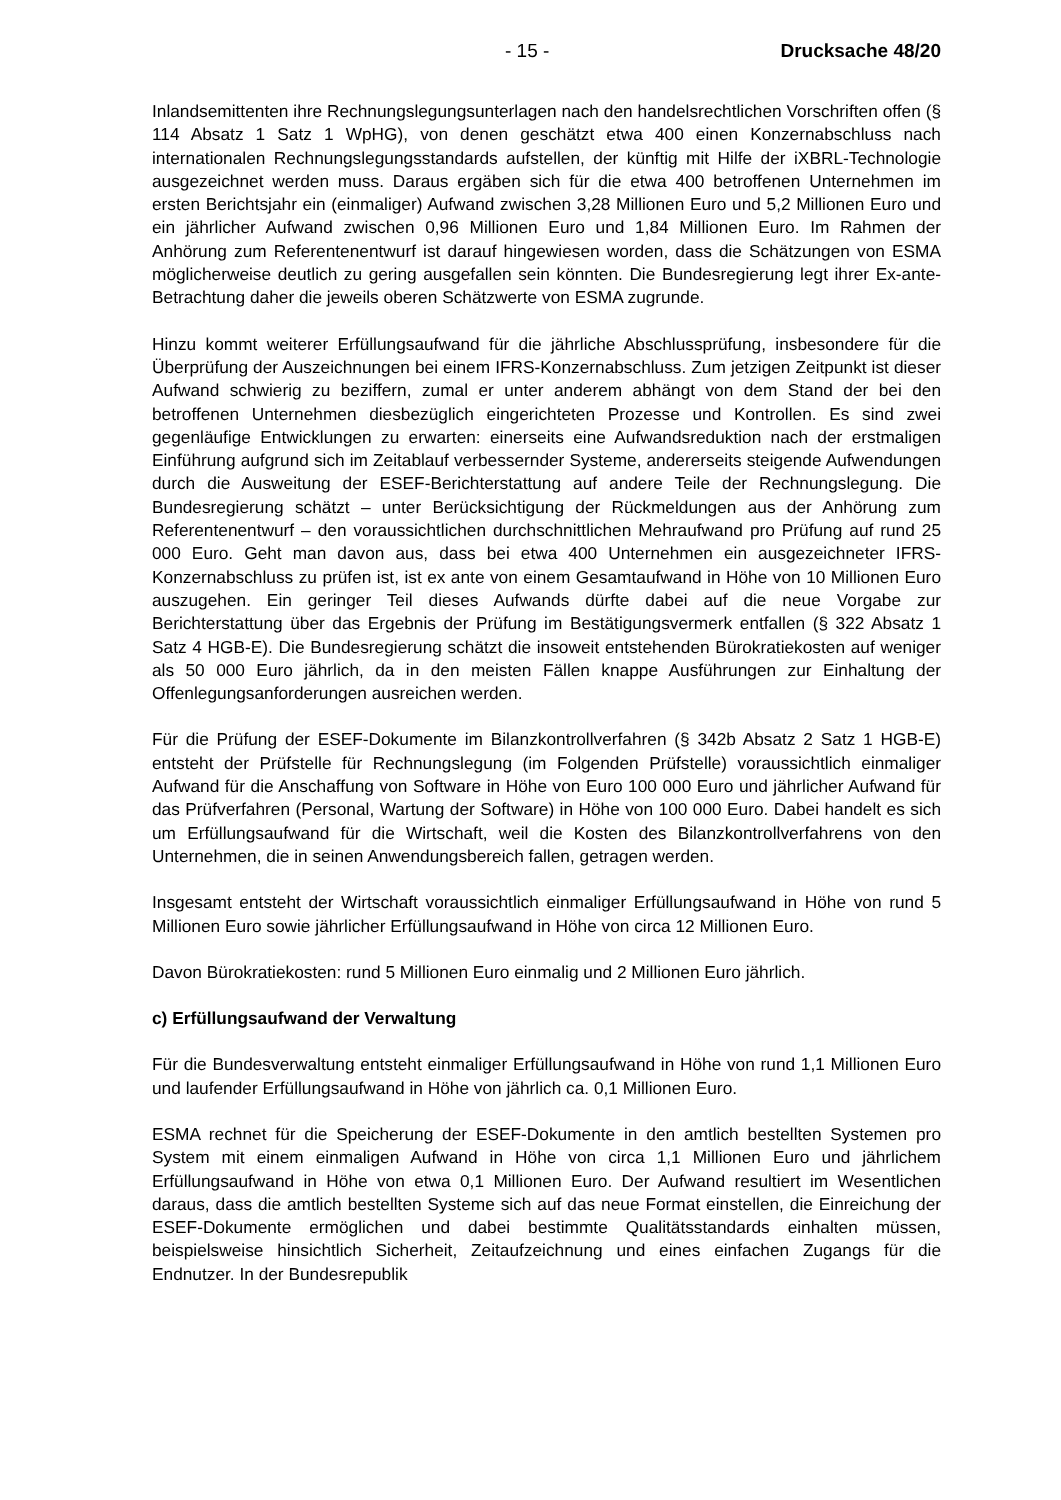- 15 - Drucksache 48/20
Inlandsemittenten ihre Rechnungslegungsunterlagen nach den handelsrechtlichen Vorschriften offen (§ 114 Absatz 1 Satz 1 WpHG), von denen geschätzt etwa 400 einen Konzernabschluss nach internationalen Rechnungslegungsstandards aufstellen, der künftig mit Hilfe der iXBRL-Technologie ausgezeichnet werden muss. Daraus ergäben sich für die etwa 400 betroffenen Unternehmen im ersten Berichtsjahr ein (einmaliger) Aufwand zwischen 3,28 Millionen Euro und 5,2 Millionen Euro und ein jährlicher Aufwand zwischen 0,96 Millionen Euro und 1,84 Millionen Euro. Im Rahmen der Anhörung zum Referentenentwurf ist darauf hingewiesen worden, dass die Schätzungen von ESMA möglicherweise deutlich zu gering ausgefallen sein könnten. Die Bundesregierung legt ihrer Ex-ante-Betrachtung daher die jeweils oberen Schätzwerte von ESMA zugrunde.
Hinzu kommt weiterer Erfüllungsaufwand für die jährliche Abschlussprüfung, insbesondere für die Überprüfung der Auszeichnungen bei einem IFRS-Konzernabschluss. Zum jetzigen Zeitpunkt ist dieser Aufwand schwierig zu beziffern, zumal er unter anderem abhängt von dem Stand der bei den betroffenen Unternehmen diesbezüglich eingerichteten Prozesse und Kontrollen. Es sind zwei gegenläufige Entwicklungen zu erwarten: einerseits eine Aufwandsreduktion nach der erstmaligen Einführung aufgrund sich im Zeitablauf verbessernder Systeme, andererseits steigende Aufwendungen durch die Ausweitung der ESEF-Berichterstattung auf andere Teile der Rechnungslegung. Die Bundesregierung schätzt – unter Berücksichtigung der Rückmeldungen aus der Anhörung zum Referentenentwurf – den voraussichtlichen durchschnittlichen Mehraufwand pro Prüfung auf rund 25 000 Euro. Geht man davon aus, dass bei etwa 400 Unternehmen ein ausgezeichneter IFRS-Konzernabschluss zu prüfen ist, ist ex ante von einem Gesamtaufwand in Höhe von 10 Millionen Euro auszugehen. Ein geringer Teil dieses Aufwands dürfte dabei auf die neue Vorgabe zur Berichterstattung über das Ergebnis der Prüfung im Bestätigungsvermerk entfallen (§ 322 Absatz 1 Satz 4 HGB-E). Die Bundesregierung schätzt die insoweit entstehenden Bürokratiekosten auf weniger als 50 000 Euro jährlich, da in den meisten Fällen knappe Ausführungen zur Einhaltung der Offenlegungsanforderungen ausreichen werden.
Für die Prüfung der ESEF-Dokumente im Bilanzkontrollverfahren (§ 342b Absatz 2 Satz 1 HGB-E) entsteht der Prüfstelle für Rechnungslegung (im Folgenden Prüfstelle) voraussichtlich einmaliger Aufwand für die Anschaffung von Software in Höhe von Euro 100 000 Euro und jährlicher Aufwand für das Prüfverfahren (Personal, Wartung der Software) in Höhe von 100 000 Euro. Dabei handelt es sich um Erfüllungsaufwand für die Wirtschaft, weil die Kosten des Bilanzkontrollverfahrens von den Unternehmen, die in seinen Anwendungsbereich fallen, getragen werden.
Insgesamt entsteht der Wirtschaft voraussichtlich einmaliger Erfüllungsaufwand in Höhe von rund 5 Millionen Euro sowie jährlicher Erfüllungsaufwand in Höhe von circa 12 Millionen Euro.
Davon Bürokratiekosten: rund 5 Millionen Euro einmalig und 2 Millionen Euro jährlich.
c) Erfüllungsaufwand der Verwaltung
Für die Bundesverwaltung entsteht einmaliger Erfüllungsaufwand in Höhe von rund 1,1 Millionen Euro und laufender Erfüllungsaufwand in Höhe von jährlich ca. 0,1 Millionen Euro.
ESMA rechnet für die Speicherung der ESEF-Dokumente in den amtlich bestellten Systemen pro System mit einem einmaligen Aufwand in Höhe von circa 1,1 Millionen Euro und jährlichem Erfüllungsaufwand in Höhe von etwa 0,1 Millionen Euro. Der Aufwand resultiert im Wesentlichen daraus, dass die amtlich bestellten Systeme sich auf das neue Format einstellen, die Einreichung der ESEF-Dokumente ermöglichen und dabei bestimmte Qualitätsstandards einhalten müssen, beispielsweise hinsichtlich Sicherheit, Zeitaufzeichnung und eines einfachen Zugangs für die Endnutzer. In der Bundesrepublik